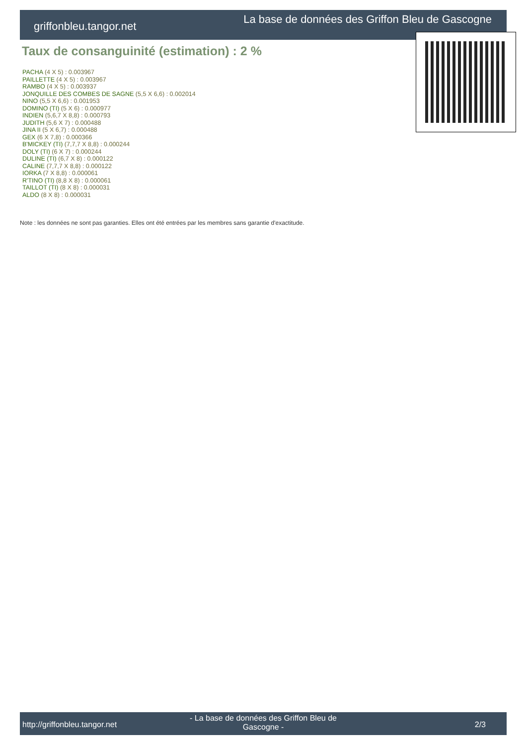griffonbleu.tangor.net
La base de données des Griffon Bleu de Gascogne
Taux de consanguinité (estimation) : 2 %
PACHA (4 X 5) : 0.003967
PAILLETTE (4 X 5) : 0.003967
RAMBO (4 X 5) : 0.003937
JONQUILLE DES COMBES DE SAGNE (5,5 X 6,6) : 0.002014
NINO (5,5 X 6,6) : 0.001953
DOMINO (TI) (5 X 6) : 0.000977
INDIEN (5,6,7 X 8,8) : 0.000793
JUDITH (5,6 X 7) : 0.000488
JINA II (5 X 6,7) : 0.000488
GEX (6 X 7,8) : 0.000366
B'MICKEY (TI) (7,7,7 X 8,8) : 0.000244
DOLY (TI) (6 X 7) : 0.000244
DULINE (TI) (6,7 X 8) : 0.000122
CALINE (7,7,7 X 8,8) : 0.000122
IORKA (7 X 8,8) : 0.000061
R'TINO (TI) (8,8 X 8) : 0.000061
TAILLOT (TI) (8 X 8) : 0.000031
ALDO (8 X 8) : 0.000031
Note : les données ne sont pas garanties. Elles ont été entrées par les membres sans garantie d'exactitude.
http://griffonbleu.tangor.net
- La base de données des Griffon Bleu de Gascogne -
2/3